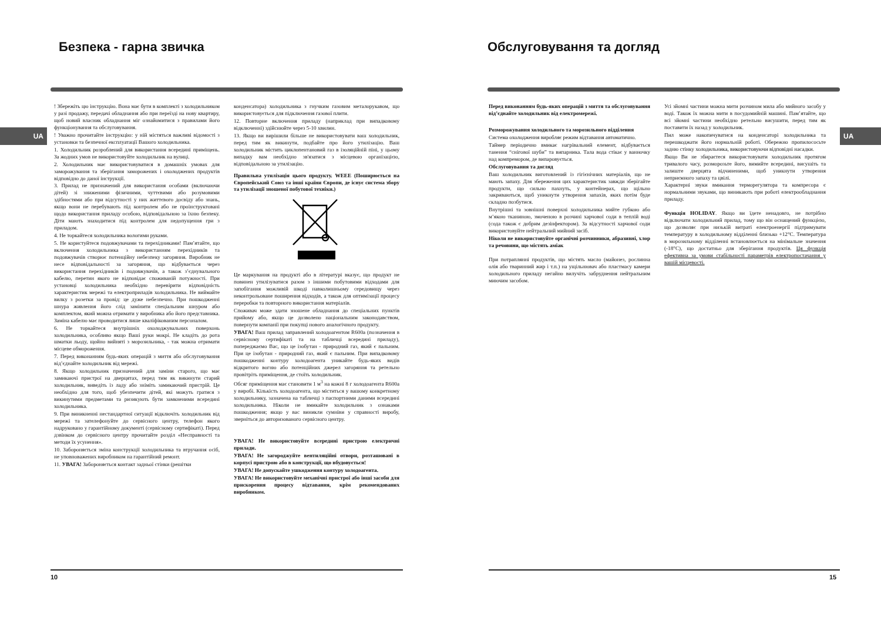UA
Безпека - гарна звичка
! Збережіть цю інструкцію. Вона має бути в комплекті з холодильником у разі продажу, передачі обладнання або при переїзді на нову квартиру, щоб новий власник обладнання міг ознайомитися з правилами його функціонування та обслуговування.
! Уважно прочитайте інструкцію: у ній містяться важливі відомості з установки та безпечної експлуатації Вашого холодильника.
1. Холодильник розроблений для використання всередині приміщень. За жодних умов не використовуйте холодильник на вулиці.
2. Холодильник має використовуватися в домашніх умовах для заморожування та зберігання заморожених і охолоджених продуктів відповідно до даної інструкції.
3. Прилад не призначений для використання особами (включаючи дітей) зі зниженими фізичними, чуттєвими або розумовими здібностями або при відсутності у них життєвого досвіду або знань, якщо вони не перебувають під контролем або не проінструктовані щодо використання приладу особою, відповідальною за їхню безпеку. Діти мають знаходитися під контролем для недопущення гри з приладом.
4. Не торкайтеся холодильника вологими руками.
5. Не користуйтеся подовжувачами та перехідниками! Пам’ятайте, що включення холодильника з використанням перехідників та подовжувачів створює потенційну небезпеку загоряння. Виробник не несе відповідальності за загоряння, що відбувається через використання перехідників і подовжувачів, а також з’єднувального кабелю, перетин якого не відповідає споживаній потужності. При установці холодильника необхідно перевірити відповідність характеристик мережі та електроприладів холодильника. Не виймайте вилку з розетки за провід: це дуже небезпечно. При пошкодженні шнура живлення його слід замінити спеціальним шнуром або комплектом, який можна отримати у виробника або його представника. Заміна кабелю має проводитися лише кваліфікованим персоналом.
6. Не торкайтеся внутрішніх охолоджувальних поверхонь холодильника, особливо якщо Ваші руки мокрі. Не кладіть до рота шматки льоду, щойно вийняті з морозильника, - так можна отримати місцеве обмороження.
7. Перед виконанням будь-яких операцій з миття або обслуговування від’єднайте холодильник від мережі.
8. Якщо холодильник призначений для заміни старого, що має замикаючі пристрої на дверцятах, перед тим як викинути старий холодильник, виведіть із ладу або зніміть замикаючий пристрій. Це необхідно для того, щоб убезпечити дітей, які можуть гратися з викинутими предметами та ризикують бути замкненими всередині холодильника.
9. При виникненні нестандартної ситуації відключіть холодильник від мережі та зателефонуйте до сервісного центру, телефон якого надруковано у гарантійному документі (сервісному сертифікаті). Перед дзвінком до сервісного центру прочитайте розділ «Несправності та методи їх усунення».
10. Забороняється зміна конструкції холодильника та втручання осіб, не уповноважених виробником на гарантійний ремонт.
11. УВАГА! Забороняється контакт задньої стінки (решітки
конденсатора) холодильника з гнучким газовим металорукавом, що використовується для підключення газової плити.
12. Повторне включення приладу (наприклад при випадковому відключенні) здійснюйте через 5-10 хвилин.
13. Якщо ви вирішили більше не використовувати ваш холодильник, перед тим як викинути, подбайте про його утилізацію. Ваш холодильник містить циклопентановий газ в ізоляційній піні, у цьому випадку вам необхідно зв'язатися з місцевою організацією, відповідальною за утилізацію.
Правильна утилізація цього продукту. WEEE (Поширюється на Європейський Союз та інші країни Європи, де існує система збору та утилізації зношеної побутової техніки.)
Це маркування на продукті або в літературі вказує, що продукт не повинен утилізуватися разом з іншими побутовими відходами для запобігання можливій шкоді навколишньому середовищу через неконтрольоване поширення відходів, а також для оптимізації процесу переробки та повторного використання матеріалів.
Споживач може здати зношене обладнання до спеціальних пунктів прийому або, якщо це дозволено національним законодавством, повернути компанії при покупці нового аналогічного продукту.
УВАГА! Ваш прилад заправлений холодоагентом R600a (позначення в сервісному сертифікаті та на табличці всередині приладу), попереджаємо Вас, що це ізобутан - природний газ, який є пальним. При це ізобутан - природний газ, який є пальним. При випадковому пошкодженні контуру холодоагента уникайте будь-яких видів відкритого вогню або потенційних джерел загоряння та ретельно провітріть приміщення, де стоїть холодильник.
Обсяг приміщення має становити 1 м<sup>3</sup> на кожні 8 г холодоагента R600a у виробі. Кількість холодоагента, що міститься у вашому конкретному холодильнику, зазначена на табличці з паспортними даними всередині холодильника. Ніколи не вмикайте холодильник з ознаками пошкодження; якщо у вас виникли сумніви у справності виробу, зверніться до авторизованого сервісного центру.
УВАГА! Не використовуйте всередині пристрою електричні прилади.
УВАГА! Не загороджуйте вентиляційні отвори, розташовані в корпусі пристрою або в конструкції, що вбудовується!
УВАГА! Не допускайте ушкодження контуру холодоагента.
УВАГА! Не використовуйте механічні пристрої або інші засоби для прискорення процесу відтавання, крім рекомендованих виробником.
10
Обслуговування та догляд
UA
Перед виконанням будь-яких операцій з миття та обслуговування від’єднайте холодильник від електромережі.
Розморожування холодильного та морозильного відділення
Система охолодження виробляє режим відтавання автоматично.
Таймер періодично вмикає нагрівальний елемент, відбувається танення “снігової шуби” та випарника. Тала вода стікає у ванночку над компремором, де випаровується.
Обслуговування та догляд
Ваш холодильник виготовлений із гігієнічних матеріалів, що не мають запаху. Для збереження цих характеристик завжди зберігайте продукти, що сильно пахнуть, у контейнерах, що щільно закриваються, щоб уникнути утворення запахів, яких потім буде складно позбутися.
Внутрішні та зовнішні поверхні холодильника мийте губкою або м’якою тканиною, змоченою в розчині харчової соди в теплій воді (сода також є добрим дезінфектором). За відсутності харчової соди використовуйте нейтральний мийний засіб.
Ніколи не використовуйте органічні розчинники, абразивні, хлор та речовини, що містять аміак
При потраплянні продуктів, що містять масло (майонез, рослинна олія або тваринний жир і т.п.) на ущільнювач або пластмасу камери холодильного приладу негайно вилучіть забруднення нейтральним миючим засобом.
Усі зйомні частини можна мити розчином мила або мийного засобу у воді. Також їх можна мити в посудомийній машині. Пам’ятайте, що всі зйомні частини необхідно ретельно висушити, перед тим як поставити їх назад у холодильник.
Пил може накопичуватися на конденсаторі холодильника та перешкоджати його нормальній роботі. Обережно пропилососьте задню стінку холодильника, використовуючи відповідні насадки.
Якщо Ви не збираєтеся використовувати холодильник протягом тривалого часу, розморозьте його, вимийте всередині, висушіть та залиште дверцята відчиненими, щоб уникнути утворення неприємного запаху та цвілі.
Характерні звуки вмикання терморегулятора та компресора є нормальними звуками, що виникають при роботі електрообладнання приладу.
Функція HOLIDAY. Якщо ви їдете ненадовго, не потрібно відключати холодильний прилад, тому що він оснащений функцією, що дозволяє при низькій витраті електроенергії підтримувати температуру в холодильному відділенні близько +12°С. Температура в морозильному відділенні встановлюється на мінімальне значення (-18°С), що достатньо для зберігання продуктів. Ця функція ефективна за умови стабільності параметрів електропостачання у вашій місцевості.
15